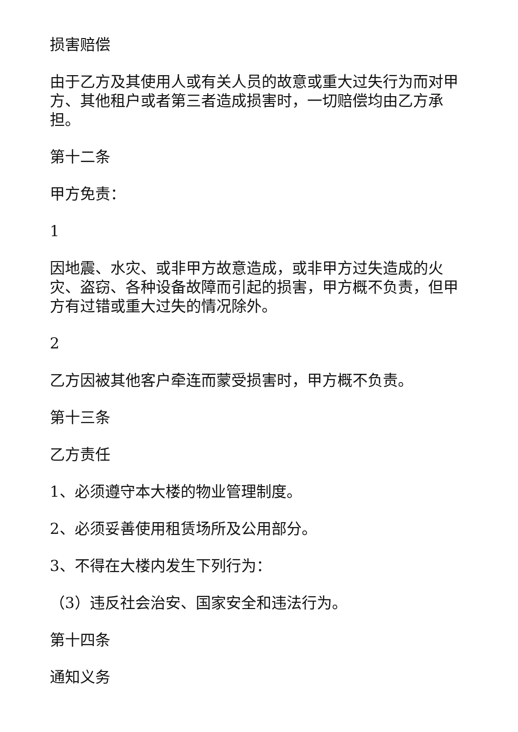损害赔偿
由于乙方及其使用人或有关人员的故意或重大过失行为而对甲方、其他租户或者第三者造成损害时，一切赔偿均由乙方承担。
第十二条
甲方免责：
1
因地震、水灾、或非甲方故意造成，或非甲方过失造成的火灾、盗窃、各种设备故障而引起的损害，甲方概不负责，但甲方有过错或重大过失的情况除外。
2
乙方因被其他客户牵连而蒙受损害时，甲方概不负责。
第十三条
乙方责任
1、必须遵守本大楼的物业管理制度。
2、必须妥善使用租赁场所及公用部分。
3、不得在大楼内发生下列行为：
（3）违反社会治安、国家安全和违法行为。
第十四条
通知义务